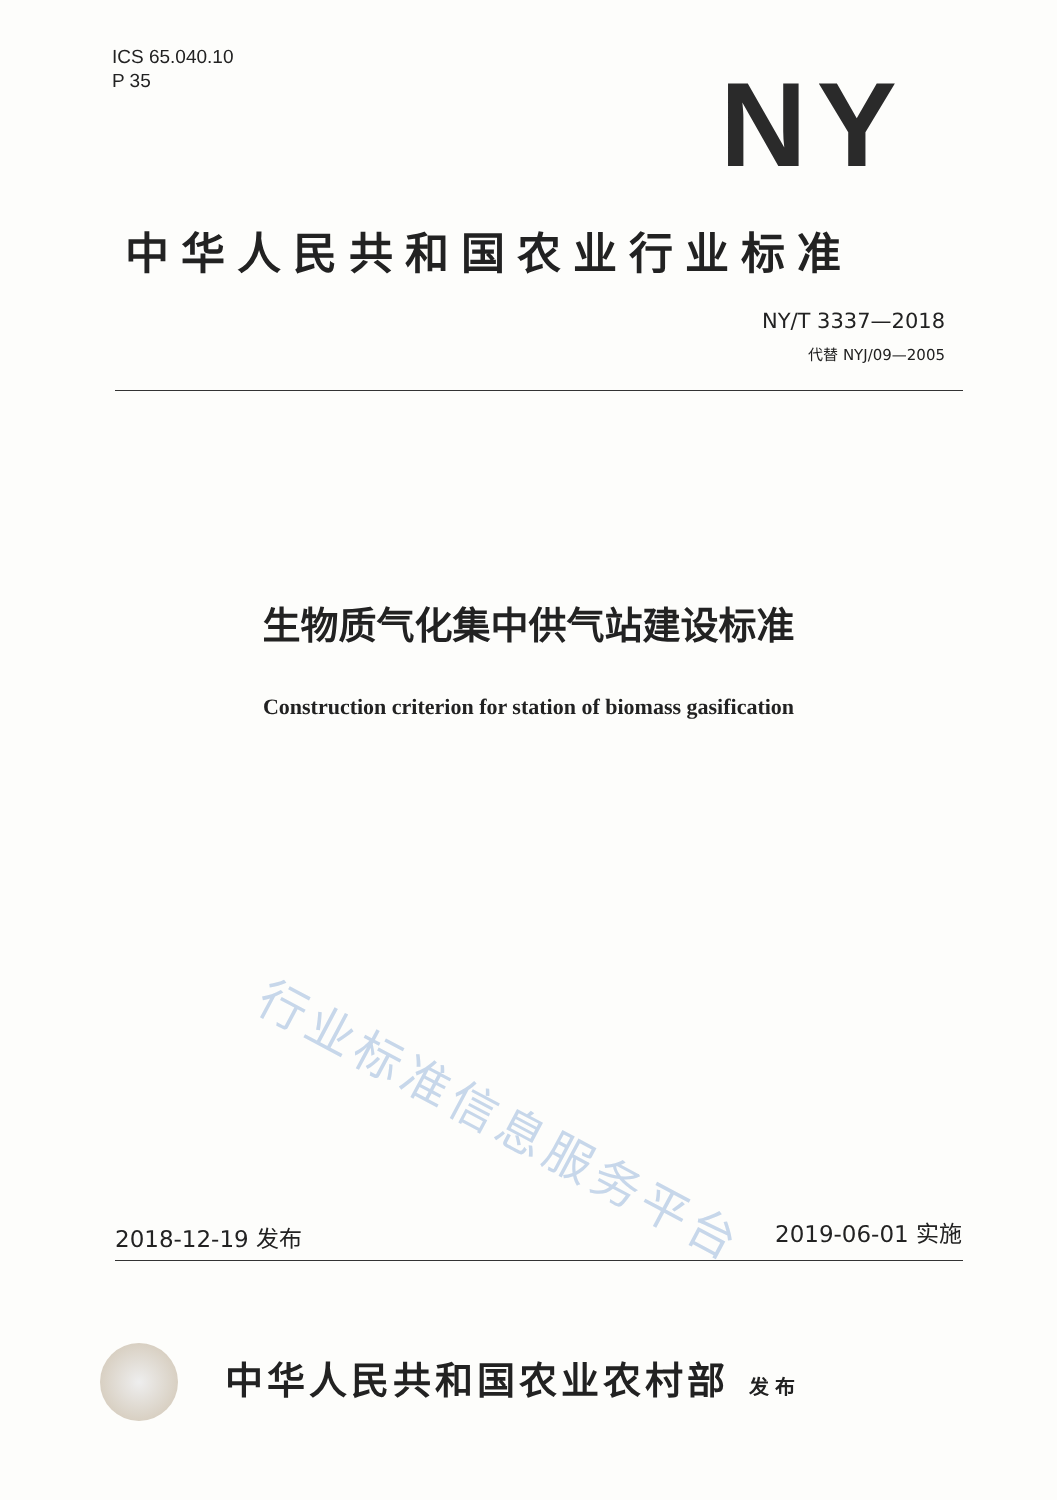ICS 65.040.10
P 35
NY
中华人民共和国农业行业标准
NY/T 3337—2018
代替 NYJ/09—2005
生物质气化集中供气站建设标准
Construction criterion for station of biomass gasification
行业标准信息服务平台
2018-12-19 发布 2019-06-01 实施
中华人民共和国农业农村部 发布